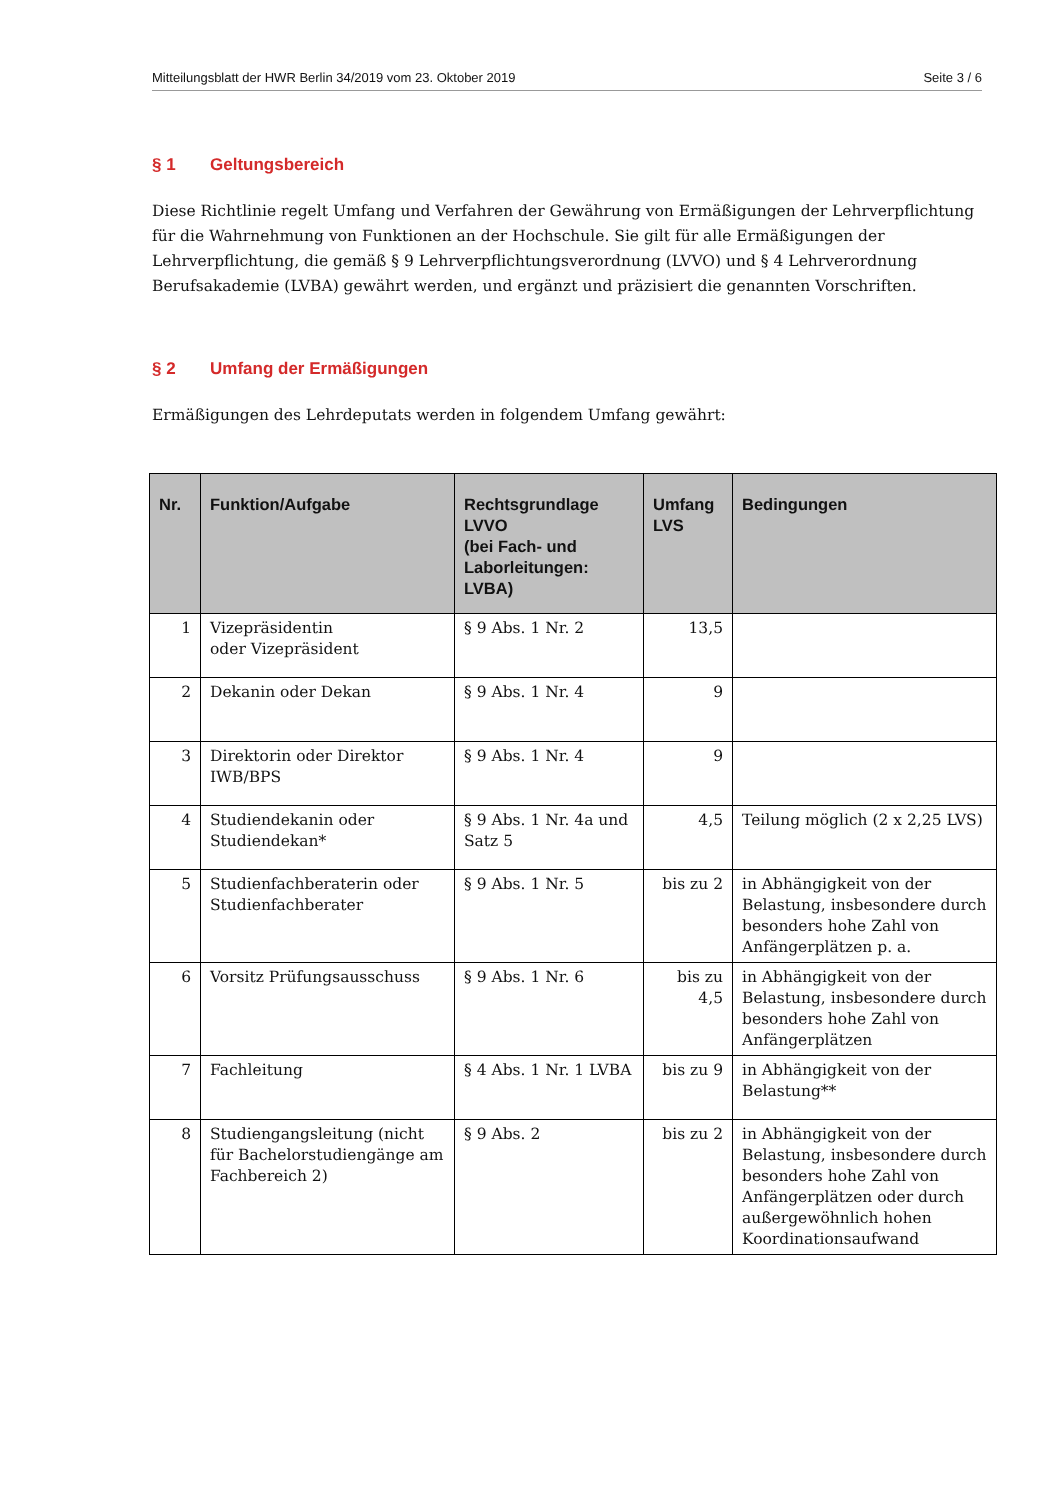Mitteilungsblatt der HWR Berlin 34/2019 vom 23. Oktober 2019 Seite 3 / 6
§ 1 Geltungsbereich
Diese Richtlinie regelt Umfang und Verfahren der Gewährung von Ermäßigungen der Lehrverpflichtung für die Wahrnehmung von Funktionen an der Hochschule. Sie gilt für alle Ermäßigungen der Lehrverpflichtung, die gemäß § 9 Lehrverpflichtungsverordnung (LVVO) und § 4 Lehrverordnung Berufsakademie (LVBA) gewährt werden, und ergänzt und präzisiert die genannten Vorschriften.
§ 2 Umfang der Ermäßigungen
Ermäßigungen des Lehrdeputats werden in folgendem Umfang gewährt:
| Nr. | Funktion/Aufgabe | Rechtsgrundlage LVVO (bei Fach- und Laborleitungen: LVBA) | Umfang LVS | Bedingungen |
| --- | --- | --- | --- | --- |
| 1 | Vizepräsidentin oder Vizepräsident | § 9 Abs. 1 Nr. 2 | 13,5 | |
| 2 | Dekanin oder Dekan | § 9 Abs. 1 Nr. 4 | 9 | |
| 3 | Direktorin oder Direktor IWB/BPS | § 9 Abs. 1 Nr. 4 | 9 | |
| 4 | Studiendekanin oder Studiendekan* | § 9 Abs. 1 Nr. 4a und Satz 5 | 4,5 | Teilung möglich (2 x 2,25 LVS) |
| 5 | Studienfachberaterin oder Studienfachberater | § 9 Abs. 1 Nr. 5 | bis zu 2 | in Abhängigkeit von der Belastung, insbesondere durch besonders hohe Zahl von Anfängerplätzen p. a. |
| 6 | Vorsitz Prüfungsausschuss | § 9 Abs. 1 Nr. 6 | bis zu 4,5 | in Abhängigkeit von der Belastung, insbesondere durch besonders hohe Zahl von Anfängerplätzen |
| 7 | Fachleitung | § 4 Abs. 1 Nr. 1 LVBA | bis zu 9 | in Abhängigkeit von der Belastung** |
| 8 | Studiengangsleitung (nicht für Bachelorstudiengänge am Fachbereich 2) | § 9 Abs. 2 | bis zu 2 | in Abhängigkeit von der Belastung, insbesondere durch besonders hohe Zahl von Anfängerplätzen oder durch außergewöhnlich hohen Koordinationsaufwand |